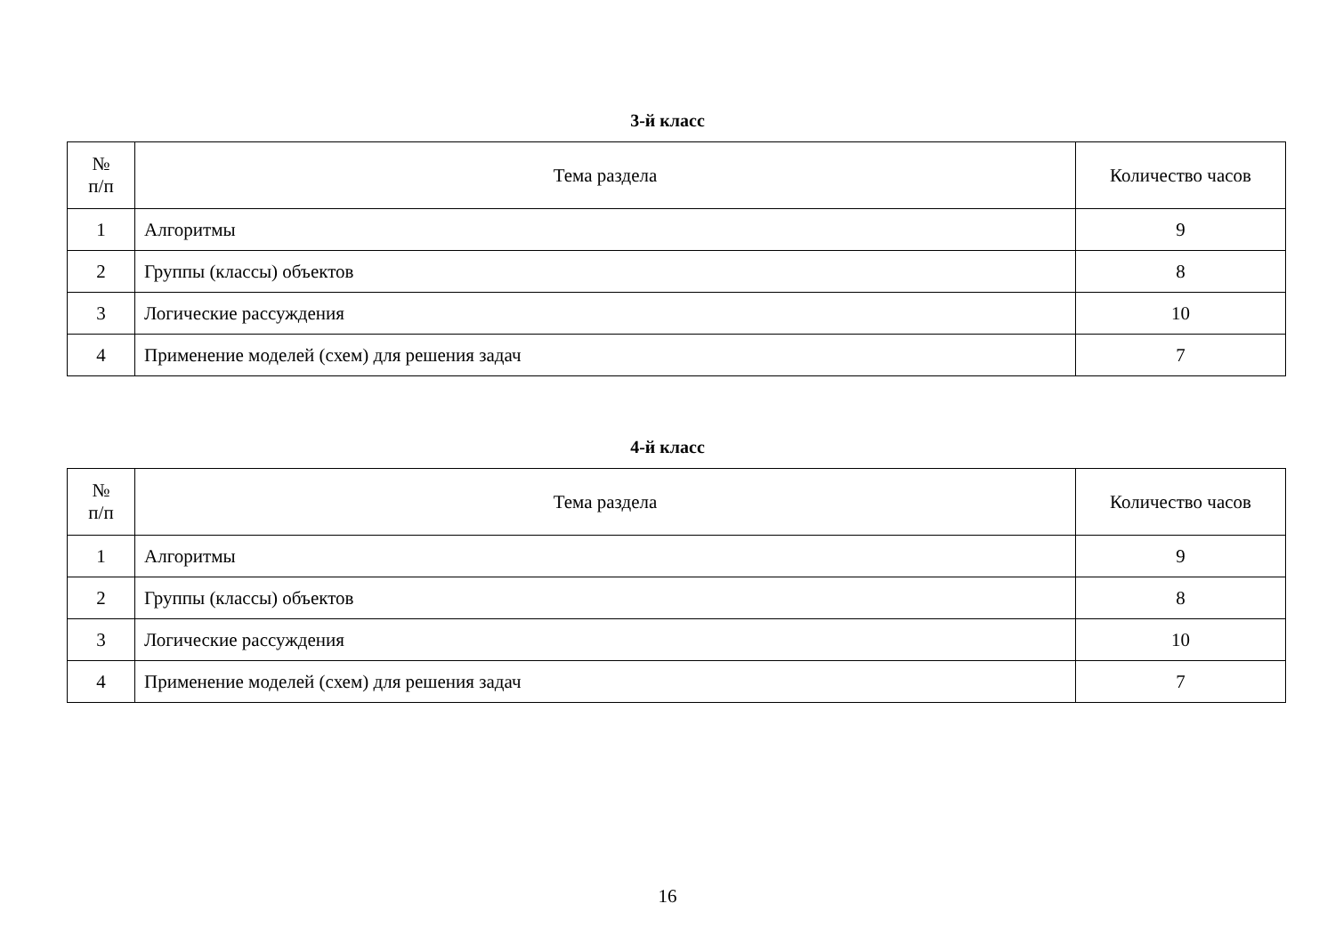3-й класс
| № п/п | Тема раздела | Количество часов |
| --- | --- | --- |
| 1 | Алгоритмы | 9 |
| 2 | Группы (классы) объектов | 8 |
| 3 | Логические рассуждения | 10 |
| 4 | Применение моделей (схем) для решения задач | 7 |
4-й класс
| № п/п | Тема раздела | Количество часов |
| --- | --- | --- |
| 1 | Алгоритмы | 9 |
| 2 | Группы (классы) объектов | 8 |
| 3 | Логические рассуждения | 10 |
| 4 | Применение моделей (схем) для решения задач | 7 |
16